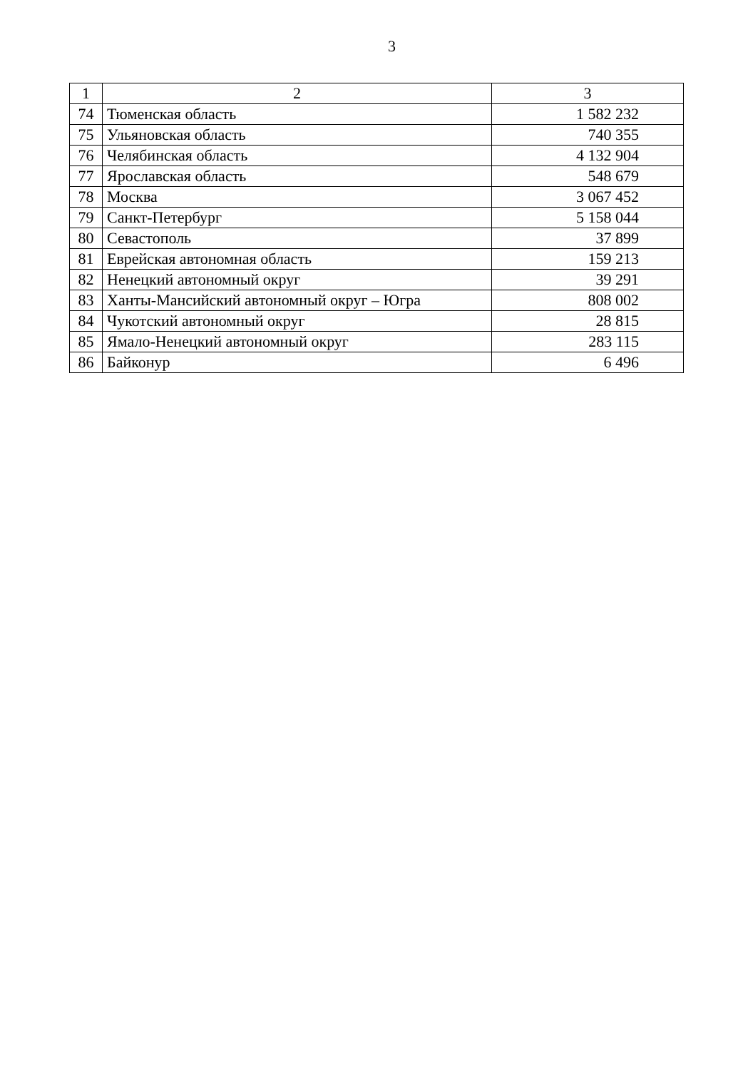3
| 1 | 2 | 3 |
| --- | --- | --- |
| 74 | Тюменская область | 1 582 232 |
| 75 | Ульяновская область | 740 355 |
| 76 | Челябинская область | 4 132 904 |
| 77 | Ярославская область | 548 679 |
| 78 | Москва | 3 067 452 |
| 79 | Санкт-Петербург | 5 158 044 |
| 80 | Севастополь | 37 899 |
| 81 | Еврейская автономная область | 159 213 |
| 82 | Ненецкий автономный округ | 39 291 |
| 83 | Ханты-Мансийский автономный округ – Югра | 808 002 |
| 84 | Чукотский автономный округ | 28 815 |
| 85 | Ямало-Ненецкий автономный округ | 283 115 |
| 86 | Байконур | 6 496 |